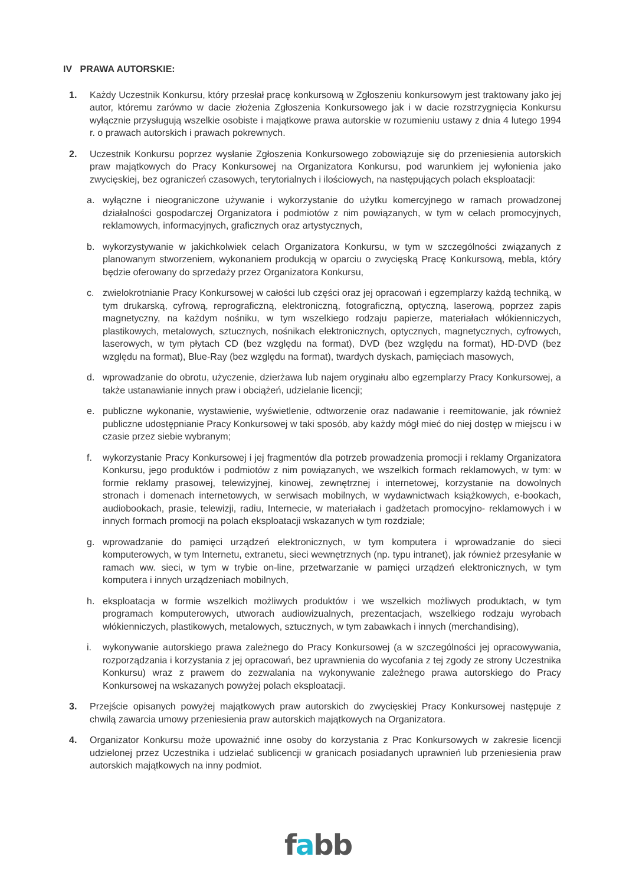IV PRAWA AUTORSKIE:
1. Każdy Uczestnik Konkursu, który przesłał pracę konkursową w Zgłoszeniu konkursowym jest traktowany jako jej autor, któremu zarówno w dacie złożenia Zgłoszenia Konkursowego jak i w dacie rozstrzygnięcia Konkursu wyłącznie przysługują wszelkie osobiste i majątkowe prawa autorskie w rozumieniu ustawy z dnia 4 lutego 1994 r. o prawach autorskich i prawach pokrewnych.
2. Uczestnik Konkursu poprzez wysłanie Zgłoszenia Konkursowego zobowiązuje się do przeniesienia autorskich praw majątkowych do Pracy Konkursowej na Organizatora Konkursu, pod warunkiem jej wyłonienia jako zwycięskiej, bez ograniczeń czasowych, terytorialnych i ilościowych, na następujących polach eksploatacji:
a. wyłączne i nieograniczone używanie i wykorzystanie do użytku komercyjnego w ramach prowadzonej działalności gospodarczej Organizatora i podmiotów z nim powiązanych, w tym w celach promocyjnych, reklamowych, informacyjnych, graficznych oraz artystycznych,
b. wykorzystywanie w jakichkolwiek celach Organizatora Konkursu, w tym w szczególności związanych z planowanym stworzeniem, wykonaniem produkcją w oparciu o zwycięską Pracę Konkursową, mebla, który będzie oferowany do sprzedaży przez Organizatora Konkursu,
c. zwielokrotnianie Pracy Konkursowej w całości lub części oraz jej opracowań i egzemplarzy każdą techniką, w tym drukarską, cyfrową, reprograficzną, elektroniczną, fotograficzną, optyczną, laserową, poprzez zapis magnetyczny, na każdym nośniku, w tym wszelkiego rodzaju papierze, materiałach włókienniczych, plastikowych, metalowych, sztucznych, nośnikach elektronicznych, optycznych, magnetycznych, cyfrowych, laserowych, w tym płytach CD (bez względu na format), DVD (bez względu na format), HD-DVD (bez względu na format), Blue-Ray (bez względu na format), twardych dyskach, pamięciach masowych,
d. wprowadzanie do obrotu, użyczenie, dzierżawa lub najem oryginału albo egzemplarzy Pracy Konkursowej, a także ustanawianie innych praw i obciążeń, udzielanie licencji;
e. publiczne wykonanie, wystawienie, wyświetlenie, odtworzenie oraz nadawanie i reemitowanie, jak również publiczne udostępnianie Pracy Konkursowej w taki sposób, aby każdy mógł mieć do niej dostęp w miejscu i w czasie przez siebie wybranym;
f. wykorzystanie Pracy Konkursowej i jej fragmentów dla potrzeb prowadzenia promocji i reklamy Organizatora Konkursu, jego produktów i podmiotów z nim powiązanych, we wszelkich formach reklamowych, w tym: w formie reklamy prasowej, telewizyjnej, kinowej, zewnętrznej i internetowej, korzystanie na dowolnych stronach i domenach internetowych, w serwisach mobilnych, w wydawnictwach książkowych, e-bookach, audiobookach, prasie, telewizji, radiu, Internecie, w materiałach i gadżetach promocyjno- reklamowych i w innych formach promocji na polach eksploatacji wskazanych w tym rozdziale;
g. wprowadzanie do pamięci urządzeń elektronicznych, w tym komputera i wprowadzanie do sieci komputerowych, w tym Internetu, extranetu, sieci wewnętrznych (np. typu intranet), jak również przesyłanie w ramach ww. sieci, w tym w trybie on-line, przetwarzanie w pamięci urządzeń elektronicznych, w tym komputera i innych urządzeniach mobilnych,
h. eksploatacja w formie wszelkich możliwych produktów i we wszelkich możliwych produktach, w tym programach komputerowych, utworach audiowizualnych, prezentacjach, wszelkiego rodzaju wyrobach włókienniczych, plastikowych, metalowych, sztucznych, w tym zabawkach i innych (merchandising),
i. wykonywanie autorskiego prawa zależnego do Pracy Konkursowej (a w szczególności jej opracowywania, rozporządzania i korzystania z jej opracowań, bez uprawnienia do wycofania z tej zgody ze strony Uczestnika Konkursu) wraz z prawem do zezwalania na wykonywanie zależnego prawa autorskiego do Pracy Konkursowej na wskazanych powyżej polach eksploatacji.
3. Przejście opisanych powyżej majątkowych praw autorskich do zwycięskiej Pracy Konkursowej następuje z chwilą zawarcia umowy przeniesienia praw autorskich majątkowych na Organizatora.
4. Organizator Konkursu może upoważnić inne osoby do korzystania z Prac Konkursowych w zakresie licencji udzielonej przez Uczestnika i udzielać sublicencji w granicach posiadanych uprawnień lub przeniesienia praw autorskich majątkowych na inny podmiot.
fabb